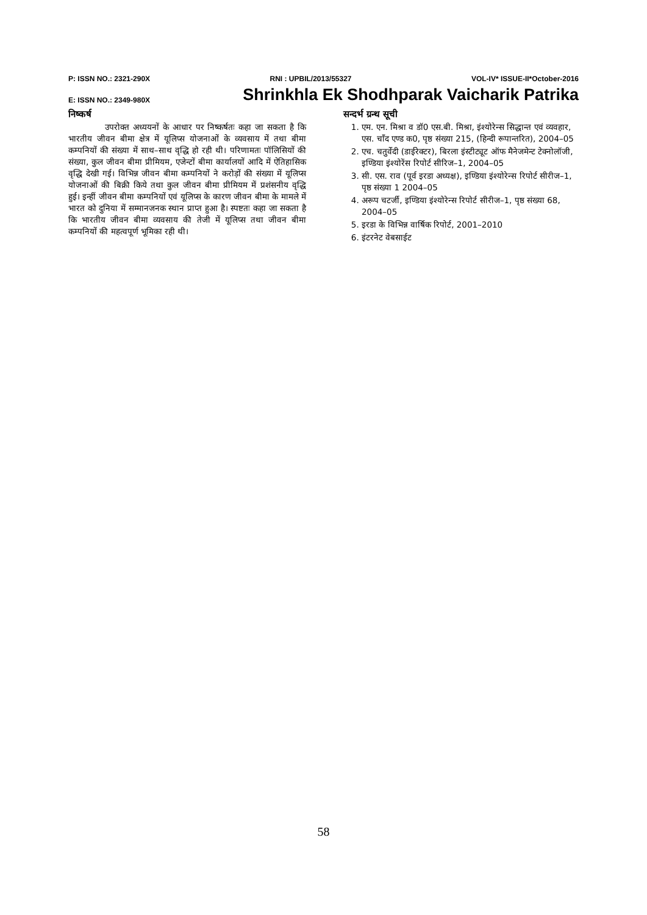P: ISSN NO.: 2321-290X RNI : UPBIL/2013/55327 VOL-IV* ISSUE-II*October-2016
E: ISSN NO.: 2349-980X Shrinkhla Ek Shodhparak Vaicharik Patrika
निष्कर्ष
उपरोक्त अध्ययनों के आधार पर निष्कर्षतः कहा जा सकता है कि भारतीय जीवन बीमा क्षेत्र में यूलिप्स योजनाओं के व्यवसाय में तथा बीमा कम्पनियों की संख्या में साथ–साथ वृद्धि हो रही थी। परिणामतः पॉलिसियों की संख्या, कुल जीवन बीमा प्रीमियम, एजेन्टों बीमा कार्यालयों आदि में ऐतिहासिक वृद्धि देखी गई। विभिन्न जीवन बीमा कम्पनियों ने करोड़ों की संख्या में यूलिप्स योजनाओं की बिक्री किये तथा कुल जीवन बीमा प्रीमियम में प्रशंसनीय वृद्धि हुई। इन्हीं जीवन बीमा कम्पनियों एवं यूलिप्स के कारण जीवन बीमा के मामले में भारत को दुनिया में सम्मानजनक स्थान प्राप्त हुआ है। स्पष्टतः कहा जा सकता है कि भारतीय जीवन बीमा व्यवसाय की तेजी में यूलिप्स तथा जीवन बीमा कम्पनियों की महत्वपूर्ण भूमिका रही थी।
सन्दर्भ ग्रन्थ सूची
1. एम. एन. मिश्रा व डॉ0 एस.बी. मिश्रा, इंश्योरेन्स सिद्धान्त एवं व्यवहार, एस. चाँद एण्ड क0, पृष्ठ संख्या 215, (हिन्दी रूपान्तरित), 2004–05
2. एच. चतुर्वेदी (डाईरेक्टर), बिरला इंस्टीट्यूट ऑफ मैनेजमेन्ट टेक्नोलॉजी, इण्डिया इंश्योरेंस रिपोर्ट सीरिज–1, 2004–05
3. सी. एस. राव (पूर्व इरडा अध्यक्ष), इण्डिया इंश्योरेन्स रिपोर्ट सीरीज–1, पृष्ठ संख्या 1 2004–05
4. अरूप चटर्जी, इण्डिया इंश्योरेन्स रिपोर्ट सीरीज–1, पृष्ठ संख्या 68, 2004–05
5. इरडा के विभिन्न वार्षिक रिपोर्ट, 2001–2010
6. इंटरनेट वेबसाईट
58